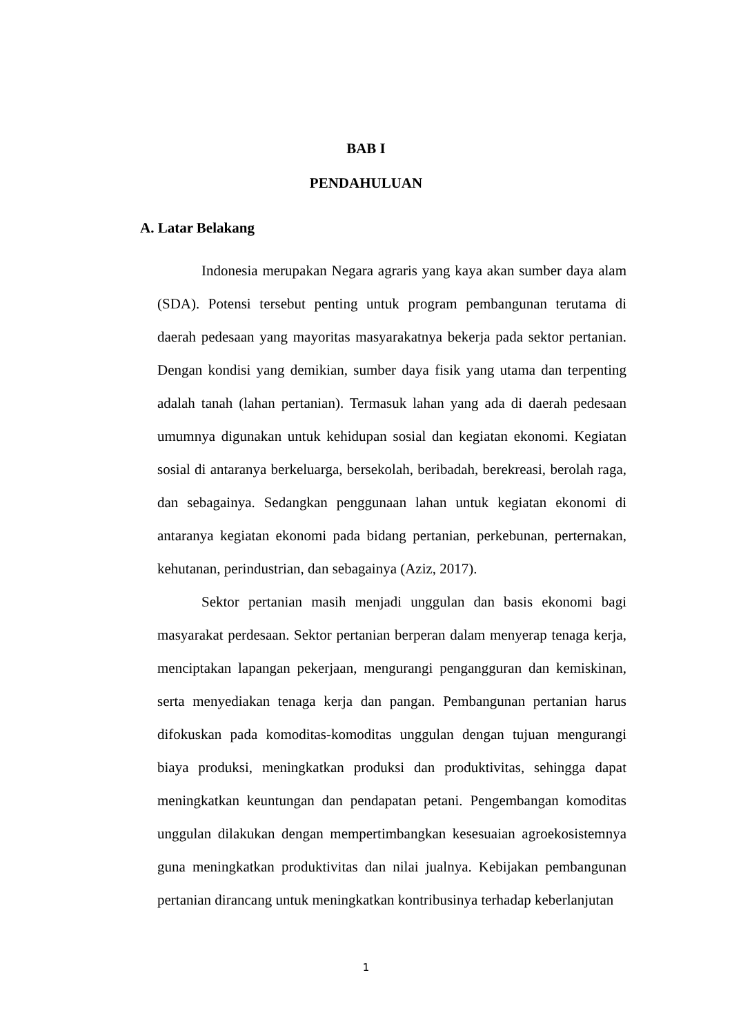BAB I
PENDAHULUAN
A. Latar Belakang
Indonesia merupakan Negara agraris yang kaya akan sumber daya alam (SDA). Potensi tersebut penting untuk program pembangunan terutama di daerah pedesaan yang mayoritas masyarakatnya bekerja pada sektor pertanian. Dengan kondisi yang demikian, sumber daya fisik yang utama dan terpenting adalah tanah (lahan pertanian). Termasuk lahan yang ada di daerah pedesaan umumnya digunakan untuk kehidupan sosial dan kegiatan ekonomi. Kegiatan sosial di antaranya berkeluarga, bersekolah, beribadah, berekreasi, berolah raga, dan sebagainya. Sedangkan penggunaan lahan untuk kegiatan ekonomi di antaranya kegiatan ekonomi pada bidang pertanian, perkebunan, perternakan, kehutanan, perindustrian, dan sebagainya (Aziz, 2017).
Sektor pertanian masih menjadi unggulan dan basis ekonomi bagi masyarakat perdesaan. Sektor pertanian berperan dalam menyerap tenaga kerja, menciptakan lapangan pekerjaan, mengurangi pengangguran dan kemiskinan, serta menyediakan tenaga kerja dan pangan. Pembangunan pertanian harus difokuskan pada komoditas-komoditas unggulan dengan tujuan mengurangi biaya produksi, meningkatkan produksi dan produktivitas, sehingga dapat meningkatkan keuntungan dan pendapatan petani. Pengembangan komoditas unggulan dilakukan dengan mempertimbangkan kesesuaian agroekosistemnya guna meningkatkan produktivitas dan nilai jualnya. Kebijakan pembangunan pertanian dirancang untuk meningkatkan kontribusinya terhadap keberlanjutan
1